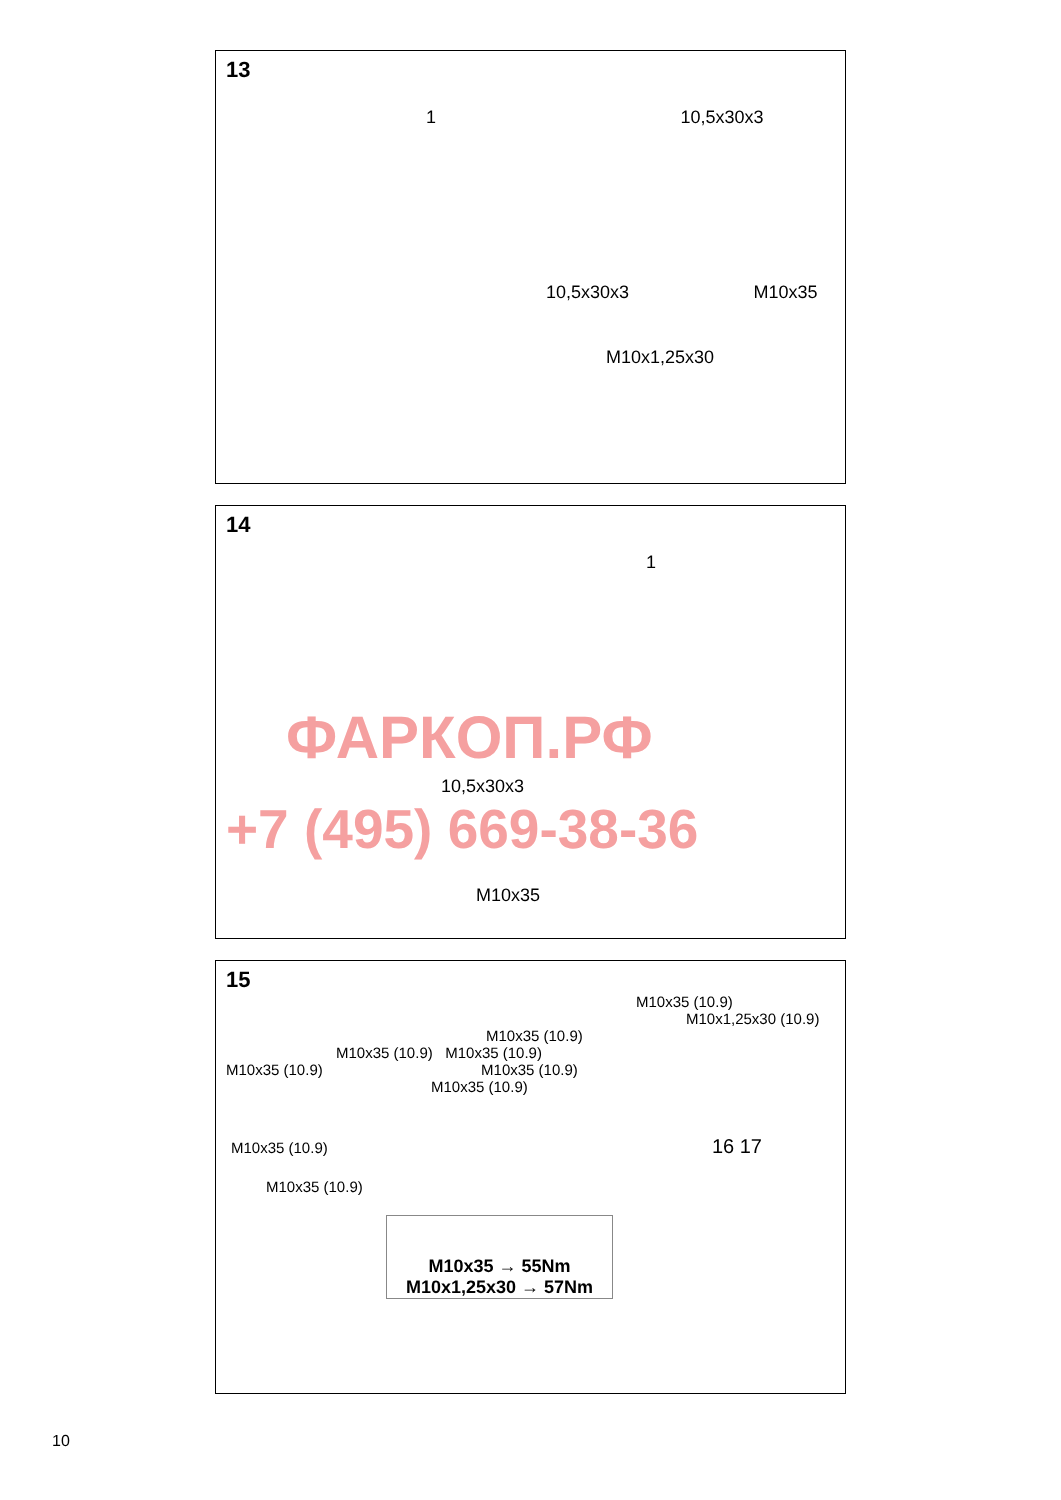13
1 10,5x30x3
10,5x30x3 M10x35
M10x1,25x30
14
1
ФАРКОП.РФ
10,5x30x3
+7 (495) 669-38-36
M10x35
15
M10x35 (10.9)
M10x1,25x30 (10.9)
M10x35 (10.9)
M10x35 (10.9) M10x35 (10.9)
M10x35 (10.9) M10x35 (10.9)
M10x35 (10.9)
M10x35 (10.9) 16 17
M10x35 (10.9)
M10x35 → 55Nm
M10x1,25x30 → 57Nm
10